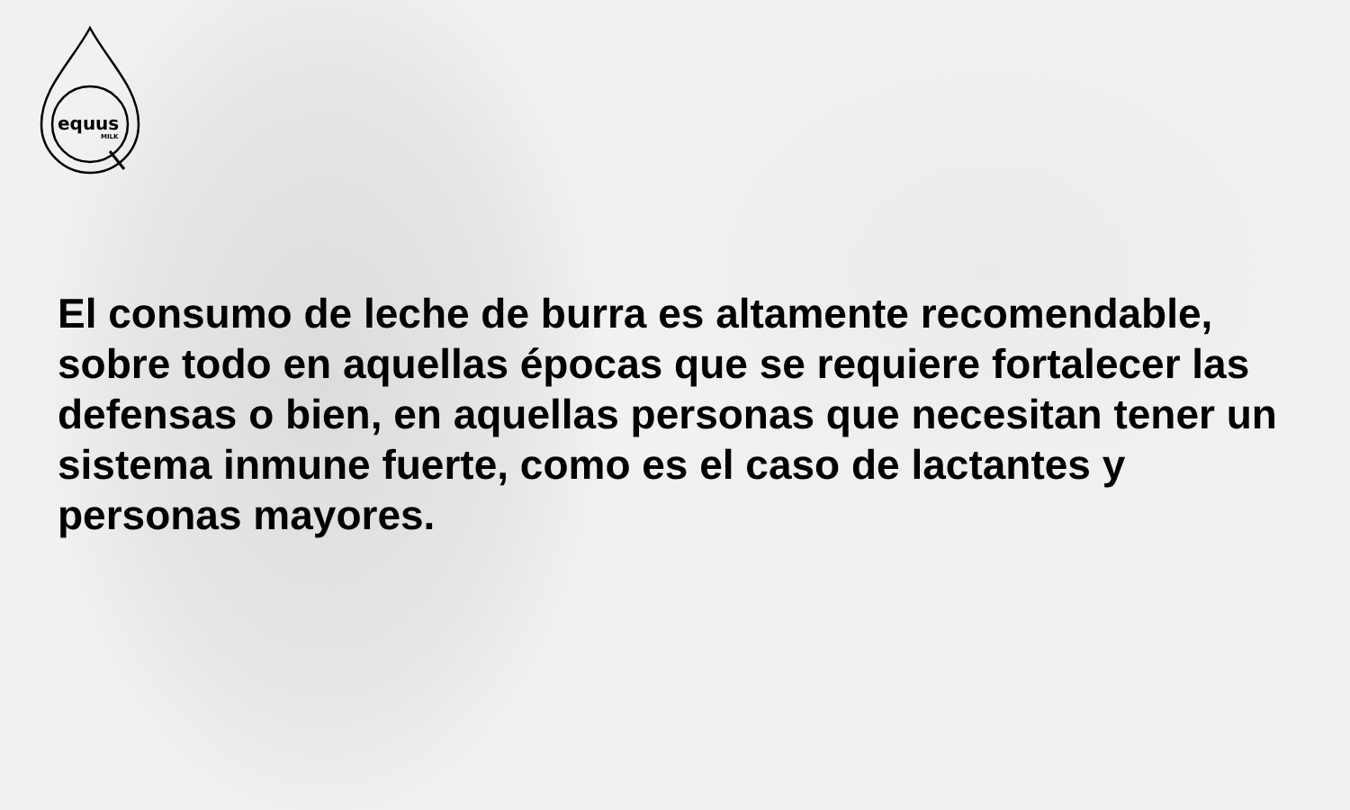equus
MILK
El consumo de leche de burra es altamente recomendable, sobre todo en aquellas épocas que se requiere fortalecer las defensas o bien, en aquellas personas que necesitan tener un sistema inmune fuerte, como es el caso de lactantes y personas mayores.